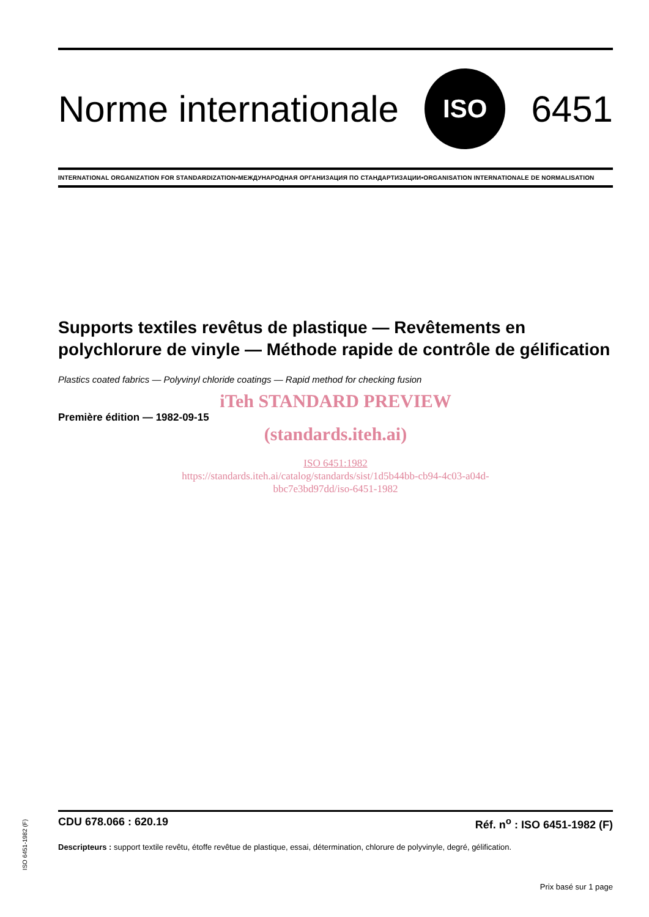Norme internationale ISO 6451
INTERNATIONAL ORGANIZATION FOR STANDARDIZATION•МЕЖДУНАРОДНАЯ ОРГАНИЗАЦИЯ ПО СТАНДАРТИЗАЦИИ•ORGANISATION INTERNATIONALE DE NORMALISATION
Supports textiles revêtus de plastique — Revêtements en polychlorure de vinyle — Méthode rapide de contrôle de gélification
Plastics coated fabrics — Polyvinyl chloride coatings — Rapid method for checking fusion
iTeh STANDARD PREVIEW
Première édition — 1982-09-15
(standards.iteh.ai)
ISO 6451:1982
https://standards.iteh.ai/catalog/standards/sist/1d5b44bb-cb94-4c03-a04d-
bbc7e3bd97dd/iso-6451-1982
ISO 6451-1982 (F)
CDU 678.066 : 620.19 Réf. n<sup>o</sup> : ISO 6451-1982 (F)
Descripteurs : support textile revêtu, étoffe revêtue de plastique, essai, détermination, chlorure de polyvinyle, degré, gélification.
Prix basé sur 1 page